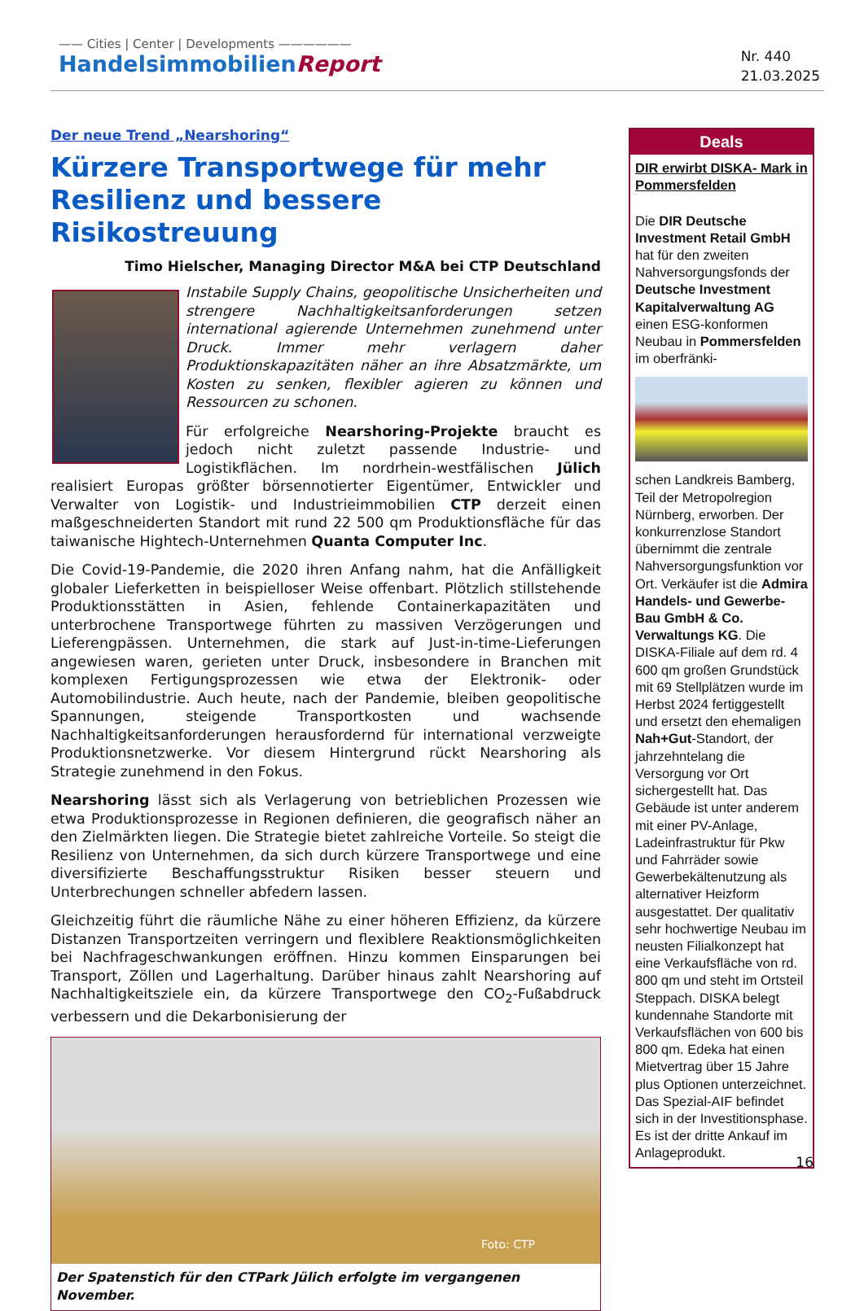—— Cities | Center | Developments ——————
HandelsimmobilienReport
Nr. 440
21.03.2025
Der neue Trend „Nearshoring“
Kürzere Transportwege für mehr Resilienz und bessere Risikostreuung
Timo Hielscher, Managing Director M&A bei CTP Deutschland
Instabile Supply Chains, geopolitische Unsicherheiten und strengere Nachhaltigkeitsanforderungen setzen international agierende Unternehmen zunehmend unter Druck. Immer mehr verlagern daher Produktionskapazitäten näher an ihre Absatzmärkte, um Kosten zu senken, flexibler agieren zu können und Ressourcen zu schonen.
Für erfolgreiche Nearshoring-Projekte braucht es jedoch nicht zuletzt passende Industrie- und Logistikflächen. Im nordrhein-westfälischen Jülich realisiert Europas größter börsennotierter Eigentümer, Entwickler und Verwalter von Logistik- und Industrieimmobilien CTP derzeit einen maßgeschneiderten Standort mit rund 22 500 qm Produktionsfläche für das taiwanische Hightech-Unternehmen Quanta Computer Inc.
Die Covid-19-Pandemie, die 2020 ihren Anfang nahm, hat die Anfälligkeit globaler Lieferketten in beispielloser Weise offenbart. Plötzlich stillstehende Produktionsstätten in Asien, fehlende Containerkapazitäten und unterbrochene Transportwege führten zu massiven Verzögerungen und Lieferengpässen. Unternehmen, die stark auf Just-in-time-Lieferungen angewiesen waren, gerieten unter Druck, insbesondere in Branchen mit komplexen Fertigungsprozessen wie etwa der Elektronik- oder Automobilindustrie. Auch heute, nach der Pandemie, bleiben geopolitische Spannungen, steigende Transportkosten und wachsende Nachhaltigkeitsanforderungen herausfordernd für international verzweigte Produktionsnetzwerke. Vor diesem Hintergrund rückt Nearshoring als Strategie zunehmend in den Fokus.
Nearshoring lässt sich als Verlagerung von betrieblichen Prozessen wie etwa Produktionsprozesse in Regionen definieren, die geografisch näher an den Zielmärkten liegen. Die Strategie bietet zahlreiche Vorteile. So steigt die Resilienz von Unternehmen, da sich durch kürzere Transportwege und eine diversifizierte Beschaffungsstruktur Risiken besser steuern und Unterbrechungen schneller abfedern lassen.
Gleichzeitig führt die räumliche Nähe zu einer höheren Effizienz, da kürzere Distanzen Transportzeiten verringern und flexiblere Reaktionsmöglichkeiten bei Nachfrageschwankungen eröffnen. Hinzu kommen Einsparungen bei Transport, Zöllen und Lagerhaltung. Darüber hinaus zahlt Nearshoring auf Nachhaltigkeitsziele ein, da kürzere Transportwege den CO<sub>2</sub>-Fußabdruck verbessern und die Dekarbonisierung der
Foto: CTP
Der Spatenstich für den CTPark Jülich erfolgte im vergangenen November.
Deals
DIR erwirbt DISKA- Mark in Pommersfelden
Die DIR Deutsche Investment Retail GmbH hat für den zweiten Nahversorgungsfonds der Deutsche Investment Kapitalverwaltung AG einen ESG-konformen Neubau in Pommersfelden im oberfränki-
schen Landkreis Bamberg, Teil der Metropolregion Nürnberg, erworben. Der konkurrenzlose Standort übernimmt die zentrale Nahversorgungsfunktion vor Ort. Verkäufer ist die Admira Handels- und Gewerbe-Bau GmbH & Co. Verwaltungs KG. Die DISKA-Filiale auf dem rd. 4 600 qm großen Grundstück mit 69 Stellplätzen wurde im Herbst 2024 fertiggestellt und ersetzt den ehemaligen Nah+Gut-Standort, der jahrzehntelang die Versorgung vor Ort sichergestellt hat. Das Gebäude ist unter anderem mit einer PV-Anlage, Ladeinfrastruktur für Pkw und Fahrräder sowie Gewerbekältenutzung als alternativer Heizform ausgestattet. Der qualitativ sehr hochwertige Neubau im neusten Filialkonzept hat eine Verkaufsfläche von rd. 800 qm und steht im Ortsteil Steppach. DISKA belegt kundennahe Standorte mit Verkaufsflächen von 600 bis 800 qm. Edeka hat einen Mietvertrag über 15 Jahre plus Optionen unterzeichnet. Das Spezial-AIF befindet sich in der Investitionsphase. Es ist der dritte Ankauf im Anlageprodukt.
16